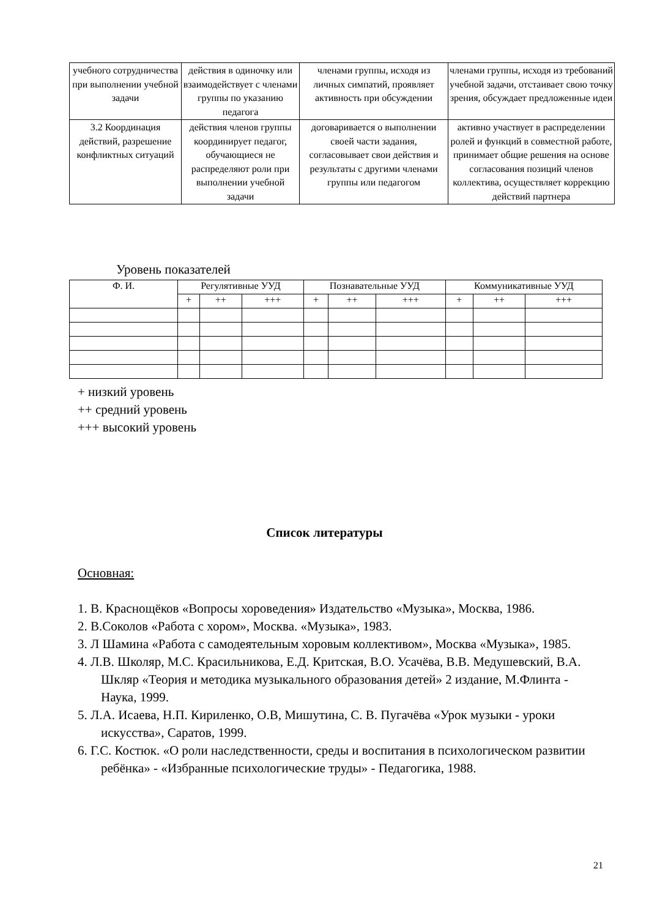| учебного сотрудничества при выполнении учебной задачи | действия в одиночку или взаимодействует с членами группы по указанию педагога | членами группы, исходя из личных симпатий, проявляет активность при обсуждении | членами группы, исходя из требований учебной задачи, отстаивает свою точку зрения, обсуждает предложенные идеи |
| 3.2 Координация действий, разрешение конфликтных ситуаций | действия членов группы координирует педагог, обучающиеся не распределяют роли при выполнении учебной задачи | договаривается о выполнении своей части задания, согласовывает свои действия и результаты с другими членами группы или педагогом | активно участвует в распределении ролей и функций в совместной работе, принимает общие решения на основе согласования позиций членов коллектива, осуществляет коррекцию действий партнера |
Уровень показателей
| Ф. И. | Регулятивные УУД | | | Познавательные УУД | | | Коммуникативные УУД | | |
| --- | --- | --- | --- | --- | --- | --- | --- | --- | --- |
| | + | ++ | +++ | + | ++ | +++ | + | ++ | +++ |
+ низкий уровень
++ средний уровень
+++ высокий уровень
Список литературы
Основная:
1. В. Краснощёков «Вопросы хороведения» Издательство «Музыка», Москва, 1986.
2. В.Соколов «Работа с хором», Москва. «Музыка», 1983.
3. Л Шамина «Работа с самодеятельным хоровым коллективом», Москва «Музыка», 1985.
4. Л.В. Школяр, М.С. Красильникова, Е.Д. Критская, В.О. Усачёва, В.В. Медушевский, В.А. Шкляр «Теория и методика музыкального образования детей» 2 издание, М.Флинта - Наука, 1999.
5. Л.А. Исаева, Н.П. Кириленко, О.В, Мишутина, С. В. Пугачёва «Урок музыки - уроки искусства», Саратов, 1999.
6. Г.С. Костюк. «О роли наследственности, среды и воспитания в психологическом развитии ребёнка» - «Избранные психологические труды» - Педагогика, 1988.
21